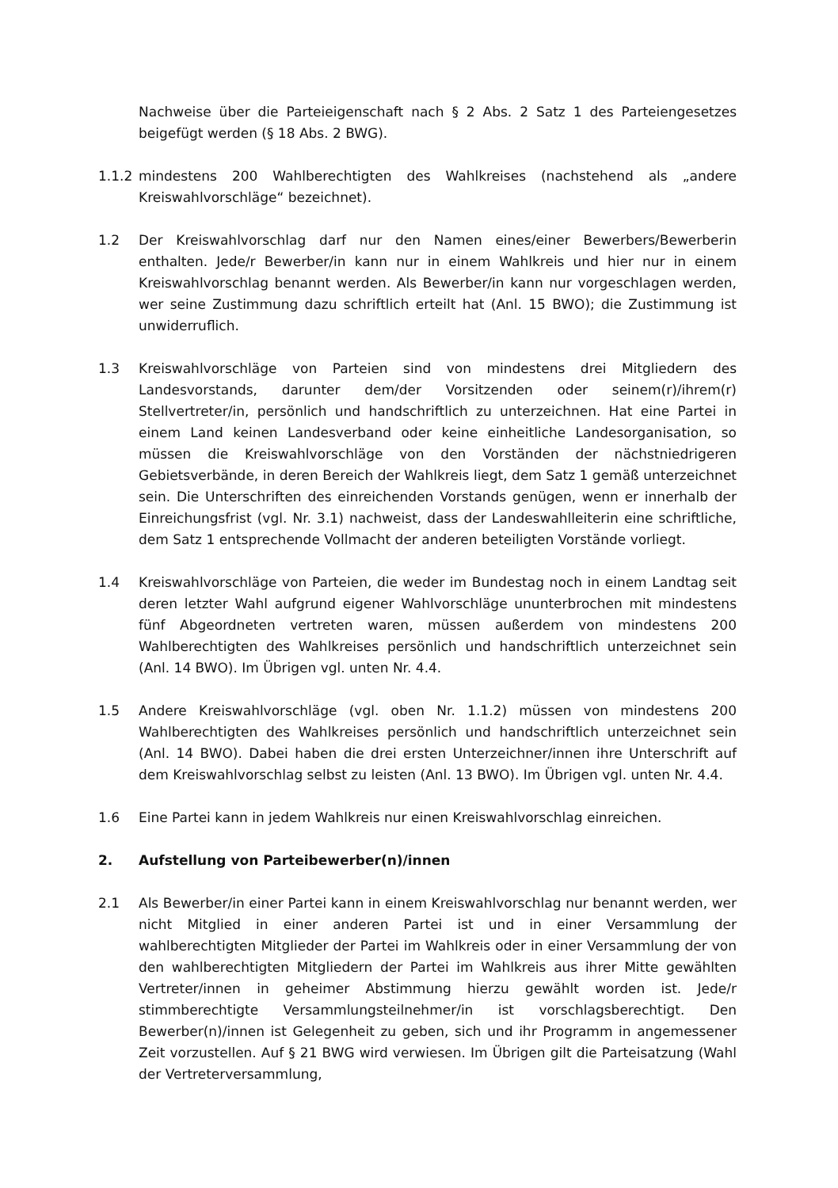Nachweise über die Parteieigenschaft nach § 2 Abs. 2 Satz 1 des Parteiengesetzes beigefügt werden (§ 18 Abs. 2 BWG).
1.1.2 mindestens 200 Wahlberechtigten des Wahlkreises (nachstehend als „andere Kreiswahlvorschläge“ bezeichnet).
1.2 Der Kreiswahlvorschlag darf nur den Namen eines/einer Bewerbers/Bewerberin enthalten. Jede/r Bewerber/in kann nur in einem Wahlkreis und hier nur in einem Kreiswahlvorschlag benannt werden. Als Bewerber/in kann nur vorgeschlagen werden, wer seine Zustimmung dazu schriftlich erteilt hat (Anl. 15 BWO); die Zustimmung ist unwiderruflich.
1.3 Kreiswahlvorschläge von Parteien sind von mindestens drei Mitgliedern des Landesvorstands, darunter dem/der Vorsitzenden oder seinem(r)/ihrem(r) Stellvertreter/in, persönlich und handschriftlich zu unterzeichnen. Hat eine Partei in einem Land keinen Landesverband oder keine einheitliche Landesorganisation, so müssen die Kreiswahlvorschläge von den Vorständen der nächstniedrigeren Gebietsverbände, in deren Bereich der Wahlkreis liegt, dem Satz 1 gemäß unterzeichnet sein. Die Unterschriften des einreichenden Vorstands genügen, wenn er innerhalb der Einreichungsfrist (vgl. Nr. 3.1) nachweist, dass der Landeswahlleiterin eine schriftliche, dem Satz 1 entsprechende Vollmacht der anderen beteiligten Vorstände vorliegt.
1.4 Kreiswahlvorschläge von Parteien, die weder im Bundestag noch in einem Landtag seit deren letzter Wahl aufgrund eigener Wahlvorschläge ununterbrochen mit mindestens fünf Abgeordneten vertreten waren, müssen außerdem von mindestens 200 Wahlberechtigten des Wahlkreises persönlich und handschriftlich unterzeichnet sein (Anl. 14 BWO). Im Übrigen vgl. unten Nr. 4.4.
1.5 Andere Kreiswahlvorschläge (vgl. oben Nr. 1.1.2) müssen von mindestens 200 Wahlberechtigten des Wahlkreises persönlich und handschriftlich unterzeichnet sein (Anl. 14 BWO). Dabei haben die drei ersten Unterzeichner/innen ihre Unterschrift auf dem Kreiswahlvorschlag selbst zu leisten (Anl. 13 BWO). Im Übrigen vgl. unten Nr. 4.4.
1.6 Eine Partei kann in jedem Wahlkreis nur einen Kreiswahlvorschlag einreichen.
2. Aufstellung von Parteibewerber(n)/innen
2.1 Als Bewerber/in einer Partei kann in einem Kreiswahlvorschlag nur benannt werden, wer nicht Mitglied in einer anderen Partei ist und in einer Versammlung der wahlberechtigten Mitglieder der Partei im Wahlkreis oder in einer Versammlung der von den wahlberechtigten Mitgliedern der Partei im Wahlkreis aus ihrer Mitte gewählten Vertreter/innen in geheimer Abstimmung hierzu gewählt worden ist. Jede/r stimmberechtigte Versammlungsteilnehmer/in ist vorschlagsberechtigt. Den Bewerber(n)/innen ist Gelegenheit zu geben, sich und ihr Programm in angemessener Zeit vorzustellen. Auf § 21 BWG wird verwiesen. Im Übrigen gilt die Parteisatzung (Wahl der Vertreterversammlung,